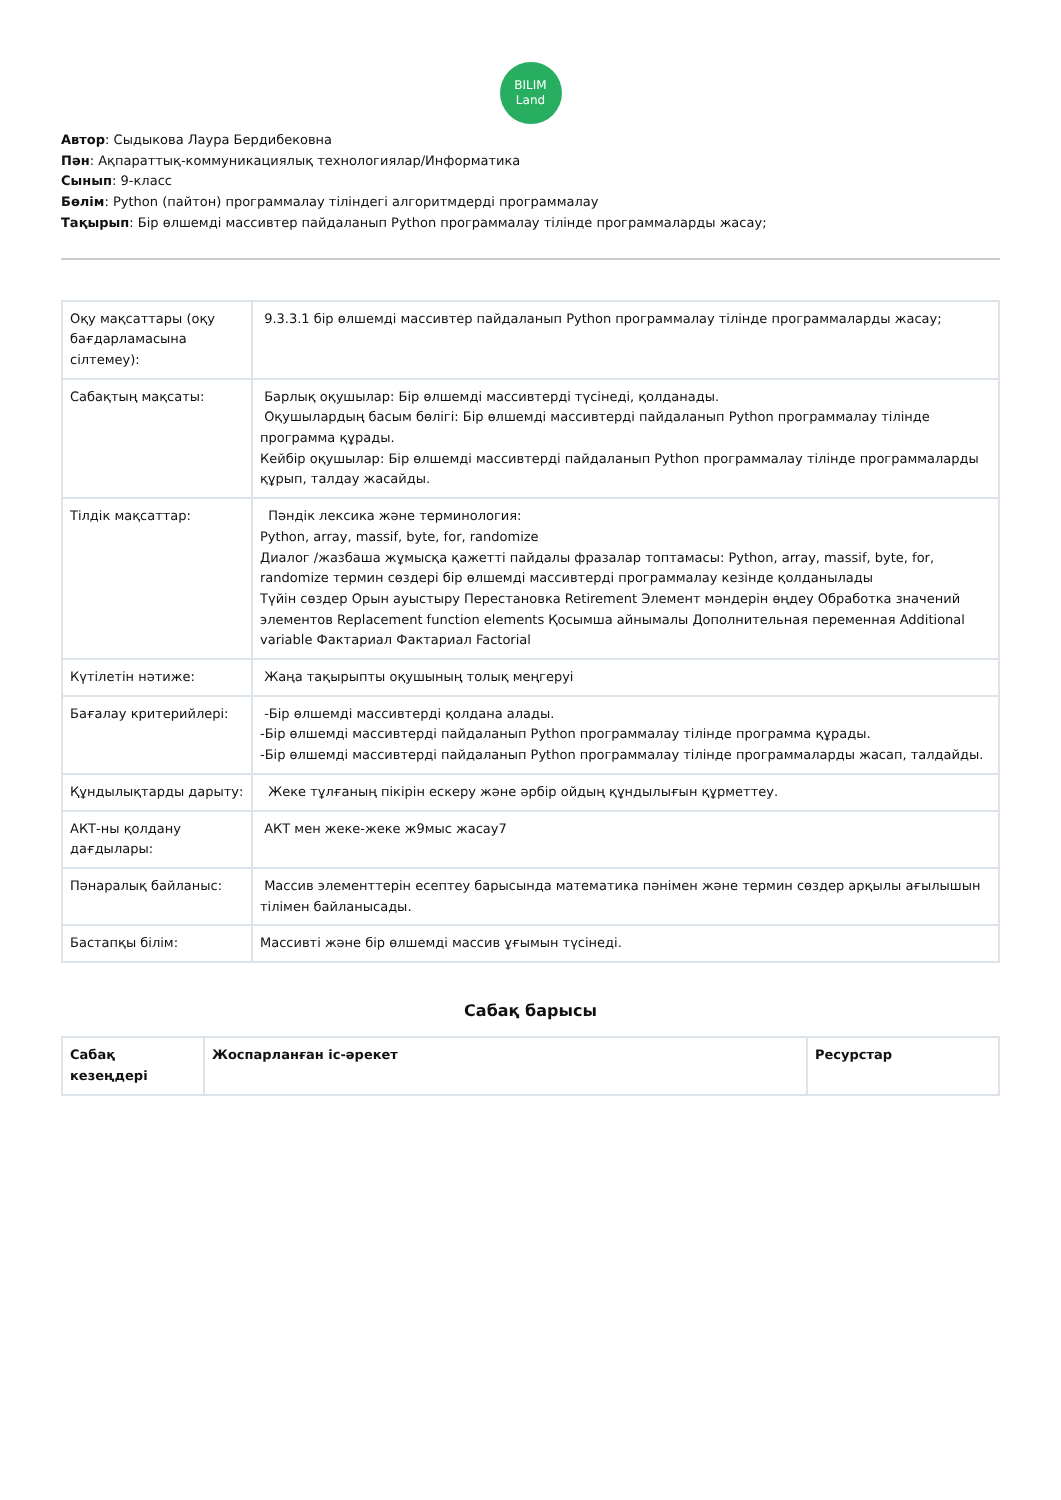BILIM
Land
Автор: Сыдыкова Лаура Бердибековна
Пән: Ақпараттық-коммуникациялық технологиялар/Информатика
Сынып: 9-класс
Бөлім: Python (пайтон) программалау тіліндегі алгоритмдерді программалау
Тақырып: Бір өлшемді массивтер пайдаланып Python программалау тілінде программаларды жасау;
| Оқу мақсаттары (оқу бағдарламасына сілтемеу): | 9.3.3.1 бір өлшемді массивтер пайдаланып Python программалау тілінде программаларды жасау; |
| Сабақтың мақсаты: | Барлық оқушылар: Бір өлшемді массивтерді түсінеді, қолданады. Оқушылардың басым бөлігі: Бір өлшемді массивтерді пайдаланып Python программалау тілінде программа құрады. Кейбір оқушылар: Бір өлшемді массивтерді пайдаланып Python программалау тілінде программаларды құрып, талдау жасайды. |
| Тілдік мақсаттар: | Пәндік лексика және терминология: Python, array, massif, byte, for, randomize Диалог /жазбаша жұмысқа қажетті пайдалы фразалар топтамасы: Python, array, massif, byte, for, randomize термин сөздері бір өлшемді массивтерді программалау кезінде қолданылады Түйін сөздер Орын ауыстыру Перестановка Retirement Элемент мәндерін өңдеу Обработка значений элементов Replacement function elements Қосымша айнымалы Дополнительная переменная Additional variable Фактариал Фактариал Factorial |
| Күтілетін нәтиже: | Жаңа тақырыпты оқушының толық меңгеруі |
| Бағалау критерийлері: | -Бір өлшемді массивтерді қолдана алады. -Бір өлшемді массивтерді пайдаланып Python программалау тілінде программа құрады. -Бір өлшемді массивтерді пайдаланып Python программалау тілінде программаларды жасап, талдайды. |
| Құндылықтарды дарыту: | Жеке тұлғаның пікірін ескеру және әрбір ойдың құндылығын құрметтеу. |
| АКТ-ны қолдану дағдылары: | АКТ мен жеке-жеке ж9мыс жасау7 |
| Пәнаралық байланыс: | Массив элементтерін есептеу барысында математика пәнімен және термин сөздер арқылы ағылышын тілімен байланысады. |
| Бастапқы білім: | Массивті және бір өлшемді массив ұғымын түсінеді. |
Сабақ барысы
| Сабақ кезеңдері | Жоспарланған іс-әрекет | Ресурстар |
| --- | --- | --- |